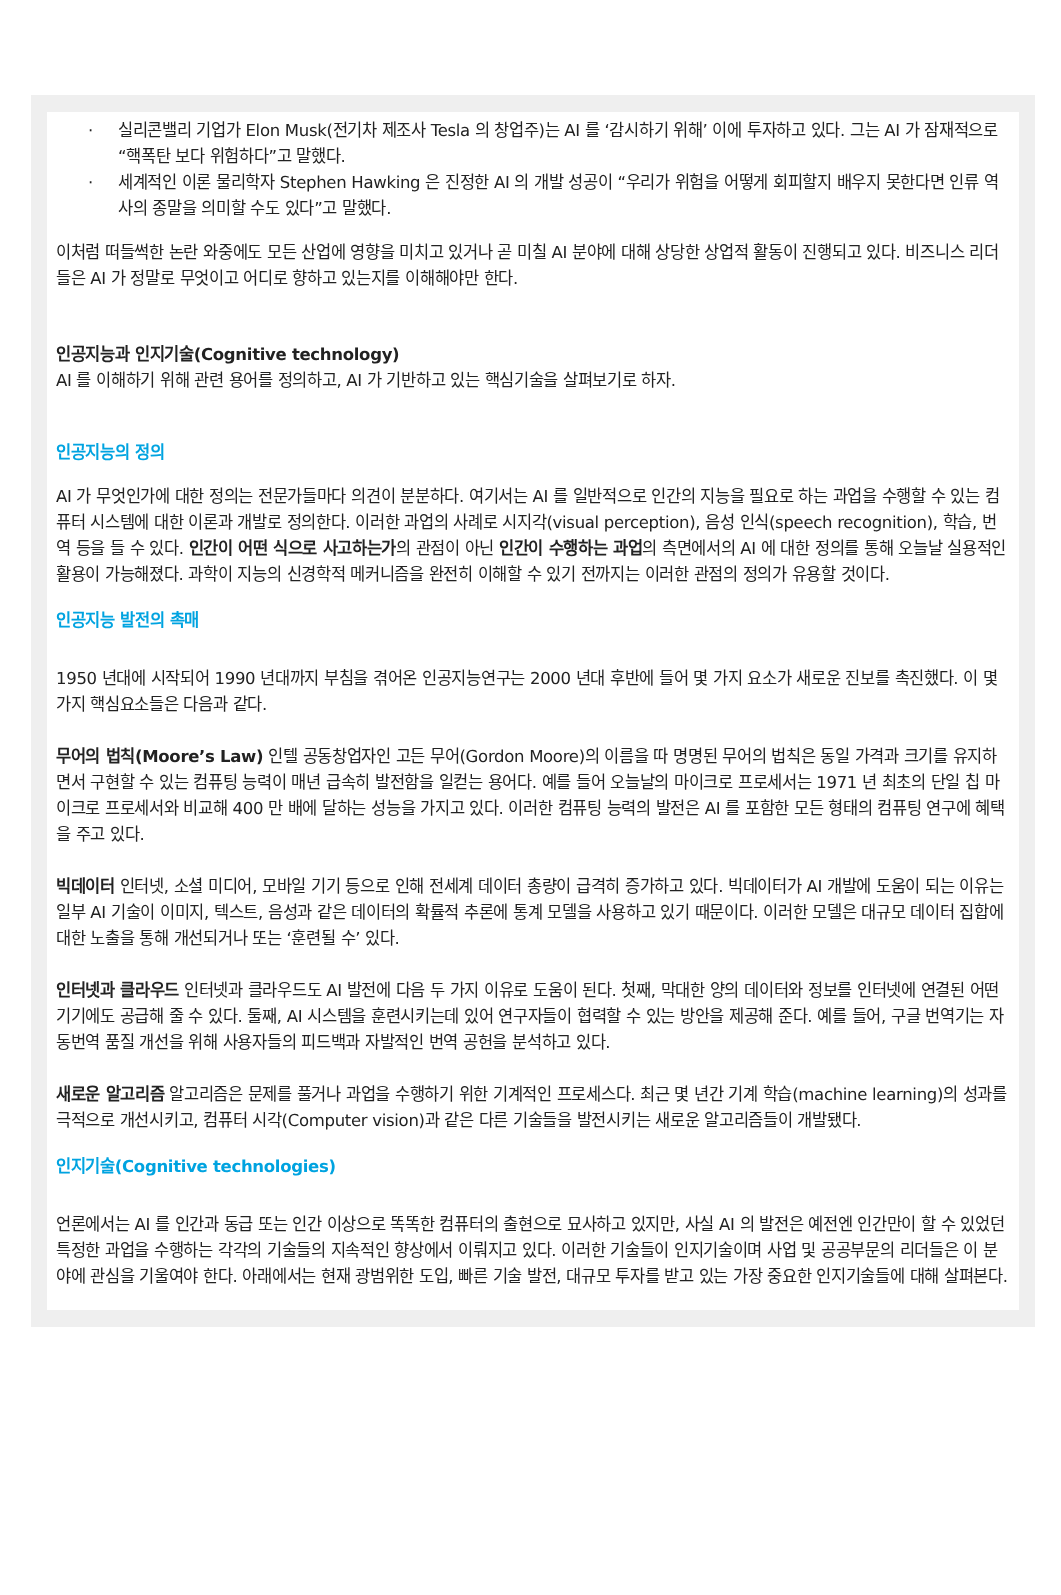· 실리콘밸리 기업가 Elon Musk(전기차 제조사 Tesla 의 창업주)는 AI 를 ‘감시하기 위해’ 이에 투자하고 있다. 그는 AI 가 잠재적으로 “핵폭탄 보다 위험하다”고 말했다.
· 세계적인 이론 물리학자 Stephen Hawking 은 진정한 AI 의 개발 성공이 “우리가 위험을 어떻게 회피할지 배우지 못한다면 인류 역사의 종말을 의미할 수도 있다”고 말했다.
이처럼 떠들썩한 논란 와중에도 모든 산업에 영향을 미치고 있거나 곧 미칠 AI 분야에 대해 상당한 상업적 활동이 진행되고 있다. 비즈니스 리더들은 AI 가 정말로 무엇이고 어디로 향하고 있는지를 이해해야만 한다.
인공지능과 인지기술(Cognitive technology)
AI 를 이해하기 위해 관련 용어를 정의하고, AI 가 기반하고 있는 핵심기술을 살펴보기로 하자.
인공지능의 정의
AI 가 무엇인가에 대한 정의는 전문가들마다 의견이 분분하다. 여기서는 AI 를 일반적으로 인간의 지능을 필요로 하는 과업을 수행할 수 있는 컴퓨터 시스템에 대한 이론과 개발로 정의한다. 이러한 과업의 사례로 시지각(visual perception), 음성 인식(speech recognition), 학습, 번역 등을 들 수 있다. 인간이 어떤 식으로 사고하는가의 관점이 아닌 인간이 수행하는 과업의 측면에서의 AI 에 대한 정의를 통해 오늘날 실용적인 활용이 가능해졌다. 과학이 지능의 신경학적 메커니즘을 완전히 이해할 수 있기 전까지는 이러한 관점의 정의가 유용할 것이다.
인공지능 발전의 촉매
1950 년대에 시작되어 1990 년대까지 부침을 겪어온 인공지능연구는 2000 년대 후반에 들어 몇 가지 요소가 새로운 진보를 촉진했다. 이 몇 가지 핵심요소들은 다음과 같다.
무어의 법칙(Moore’s Law) 인텔 공동창업자인 고든 무어(Gordon Moore)의 이름을 따 명명된 무어의 법칙은 동일 가격과 크기를 유지하면서 구현할 수 있는 컴퓨팅 능력이 매년 급속히 발전함을 일컫는 용어다. 예를 들어 오늘날의 마이크로 프로세서는 1971 년 최초의 단일 칩 마이크로 프로세서와 비교해 400 만 배에 달하는 성능을 가지고 있다. 이러한 컴퓨팅 능력의 발전은 AI 를 포함한 모든 형태의 컴퓨팅 연구에 혜택을 주고 있다.
빅데이터 인터넷, 소셜 미디어, 모바일 기기 등으로 인해 전세계 데이터 총량이 급격히 증가하고 있다. 빅데이터가 AI 개발에 도움이 되는 이유는 일부 AI 기술이 이미지, 텍스트, 음성과 같은 데이터의 확률적 추론에 통계 모델을 사용하고 있기 때문이다. 이러한 모델은 대규모 데이터 집합에 대한 노출을 통해 개선되거나 또는 ‘훈련될 수’ 있다.
인터넷과 클라우드 인터넷과 클라우드도 AI 발전에 다음 두 가지 이유로 도움이 된다. 첫째, 막대한 양의 데이터와 정보를 인터넷에 연결된 어떤 기기에도 공급해 줄 수 있다. 둘째, AI 시스템을 훈련시키는데 있어 연구자들이 협력할 수 있는 방안을 제공해 준다. 예를 들어, 구글 번역기는 자동번역 품질 개선을 위해 사용자들의 피드백과 자발적인 번역 공헌을 분석하고 있다.
새로운 알고리즘 알고리즘은 문제를 풀거나 과업을 수행하기 위한 기계적인 프로세스다. 최근 몇 년간 기계 학습(machine learning)의 성과를 극적으로 개선시키고, 컴퓨터 시각(Computer vision)과 같은 다른 기술들을 발전시키는 새로운 알고리즘들이 개발됐다.
인지기술(Cognitive technologies)
언론에서는 AI 를 인간과 동급 또는 인간 이상으로 똑똑한 컴퓨터의 출현으로 묘사하고 있지만, 사실 AI 의 발전은 예전엔 인간만이 할 수 있었던 특정한 과업을 수행하는 각각의 기술들의 지속적인 향상에서 이뤄지고 있다. 이러한 기술들이 인지기술이며 사업 및 공공부문의 리더들은 이 분야에 관심을 기울여야 한다. 아래에서는 현재 광범위한 도입, 빠른 기술 발전, 대규모 투자를 받고 있는 가장 중요한 인지기술들에 대해 살펴본다.